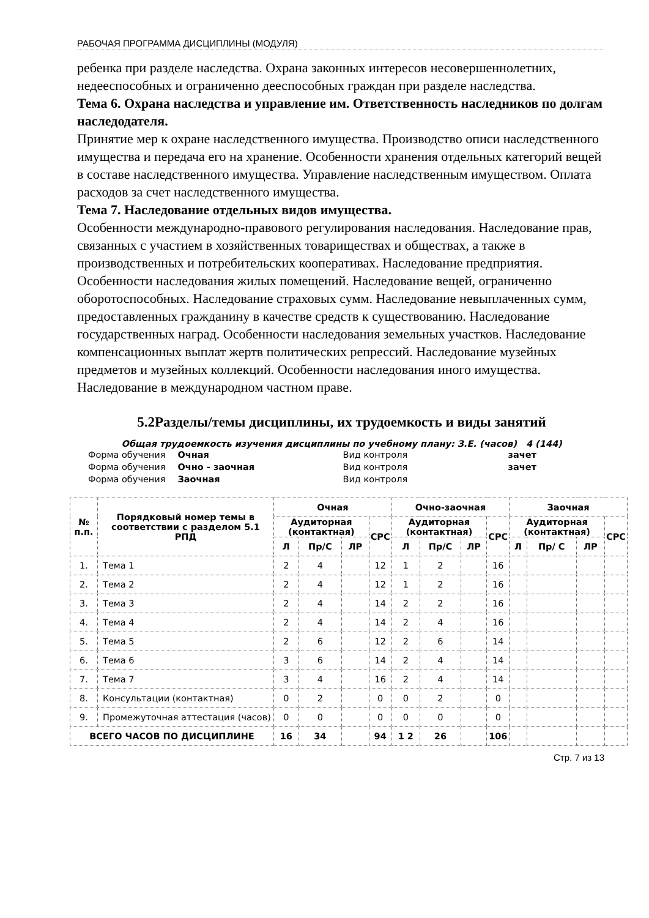РАБОЧАЯ ПРОГРАММА ДИСЦИПЛИНЫ (МОДУЛЯ)
ребенка при разделе наследства. Охрана законных интересов несовершеннолетних, недееспособных и ограниченно дееспособных граждан при разделе наследства.
Тема 6. Охрана наследства и управление им. Ответственность наследников по долгам наследодателя.
Принятие мер к охране наследственного имущества. Производство описи наследственного имущества и передача его на хранение. Особенности хранения отдельных категорий вещей в составе наследственного имущества. Управление наследственным имуществом. Оплата расходов за счет наследственного имущества.
Тема 7. Наследование отдельных видов имущества.
Особенности международно-правового регулирования наследования. Наследование прав, связанных с участием в хозяйственных товариществах и обществах, а также в производственных и потребительских кооперативах. Наследование предприятия. Особенности наследования жилых помещений. Наследование вещей, ограниченно оборотоспособных. Наследование страховых сумм. Наследование невыплаченных сумм, предоставленных гражданину в качестве средств к существованию. Наследование государственных наград. Особенности наследования земельных участков. Наследование компенсационных выплат жертв политических репрессий. Наследование музейных предметов и музейных коллекций. Особенности наследования иного имущества. Наследование в международном частном праве.
5.2Разделы/темы дисциплины, их трудоемкость и виды занятий
Общая трудоемкость изучения дисциплины по учебному плану: З.Е. (часов) 4 (144)
| Форма обучения | Очная | | Вид контроля | | зачет |
| Форма обучения | Очно - заочная | | Вид контроля | | зачет |
| Форма обучения | Заочная | | Вид контроля | | |
| № п.п. | Порядковый номер темы в соответствии с разделом 5.1 РПД | Очная | | | | Очно-заочная | | | | Заочная | | | |
| --- | --- | --- | --- | --- | --- | --- | --- | --- | --- | --- | --- | --- | --- |
| | | Аудиторная (контактная) | | | СРС | Аудиторная (контактная) | | | СРС | Аудиторная (контактная) | | | СРС |
| | | Л | Пр/С | ЛР | | Л | Пр/С | ЛР | | Л | Пр/ С | ЛР | |
| 1. | Тема 1 | 2 | 4 | | 12 | 1 | 2 | | 16 | | | | |
| 2. | Тема 2 | 2 | 4 | | 12 | 1 | 2 | | 16 | | | | |
| 3. | Тема 3 | 2 | 4 | | 14 | 2 | 2 | | 16 | | | | |
| 4. | Тема 4 | 2 | 4 | | 14 | 2 | 4 | | 16 | | | | |
| 5. | Тема 5 | 2 | 6 | | 12 | 2 | 6 | | 14 | | | | |
| 6. | Тема 6 | 3 | 6 | | 14 | 2 | 4 | | 14 | | | | |
| 7. | Тема 7 | 3 | 4 | | 16 | 2 | 4 | | 14 | | | | |
| 8. | Консультации (контактная) | 0 | 2 | | 0 | 0 | 2 | | 0 | | | | |
| 9. | Промежуточная аттестация (часов) | 0 | 0 | | 0 | 0 | 0 | | 0 | | | | |
| ВСЕГО ЧАСОВ ПО ДИСЦИПЛИНЕ | | 16 | 34 | | 94 | 1 2 | 26 | | 106 | | | | |
Стр. 7 из 13